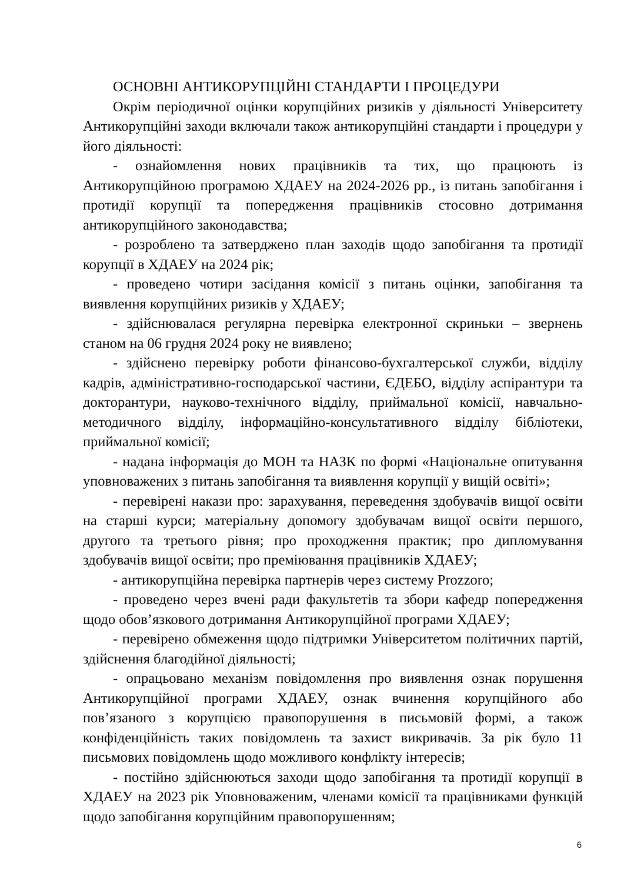ОСНОВНІ АНТИКОРУПЦІЙНІ СТАНДАРТИ І ПРОЦЕДУРИ
Окрім періодичної оцінки корупційних ризиків у діяльності Університету Антикорупційні заходи включали також антикорупційні стандарти і процедури у його діяльності:
- ознайомлення нових працівників та тих, що працюють із Антикорупційною програмою ХДАЕУ на 2024-2026 рр., із питань запобігання і протидії корупції та попередження працівників стосовно дотримання антикорупційного законодавства;
- розроблено та затверджено план заходів щодо запобігання та протидії корупції в ХДАЕУ на 2024 рік;
- проведено чотири засідання комісії з питань оцінки, запобігання та виявлення корупційних ризиків у ХДАЕУ;
- здійснювалася регулярна перевірка електронної скриньки – звернень станом на 06 грудня 2024 року не виявлено;
- здійснено перевірку роботи фінансово-бухгалтерської служби, відділу кадрів, адміністративно-господарської частини, ЄДЕБО, відділу аспірантури та докторантури, науково-технічного відділу, приймальної комісії, навчально-методичного відділу, інформаційно-консультативного відділу бібліотеки, приймальної комісії;
- надана інформація до МОН та НАЗК по формі «Національне опитування уповноважених з питань запобігання та виявлення корупції у вищій освіті»;
- перевірені накази про: зарахування, переведення здобувачів вищої освіти на старші курси; матеріальну допомогу здобувачам вищої освіти першого, другого та третього рівня; про проходження практик; про дипломування здобувачів вищої освіти; про преміювання працівників ХДАЕУ;
- антикорупційна перевірка партнерів через систему Prozzoro;
- проведено через вчені ради факультетів та збори кафедр попередження щодо обов’язкового дотримання Антикорупційної програми ХДАЕУ;
- перевірено обмеження щодо підтримки Університетом політичних партій, здійснення благодійної діяльності;
- опрацьовано механізм повідомлення про виявлення ознак порушення Антикорупційної програми ХДАЕУ, ознак вчинення корупційного або пов’язаного з корупцією правопорушення в письмовій формі, а також конфіденційність таких повідомлень та захист викривачів. За рік було 11 письмових повідомлень щодо можливого конфлікту інтересів;
- постійно здійснюються заходи щодо запобігання та протидії корупції в ХДАЕУ на 2023 рік Уповноваженим, членами комісії та працівниками функцій щодо запобігання корупційним правопорушенням;
6